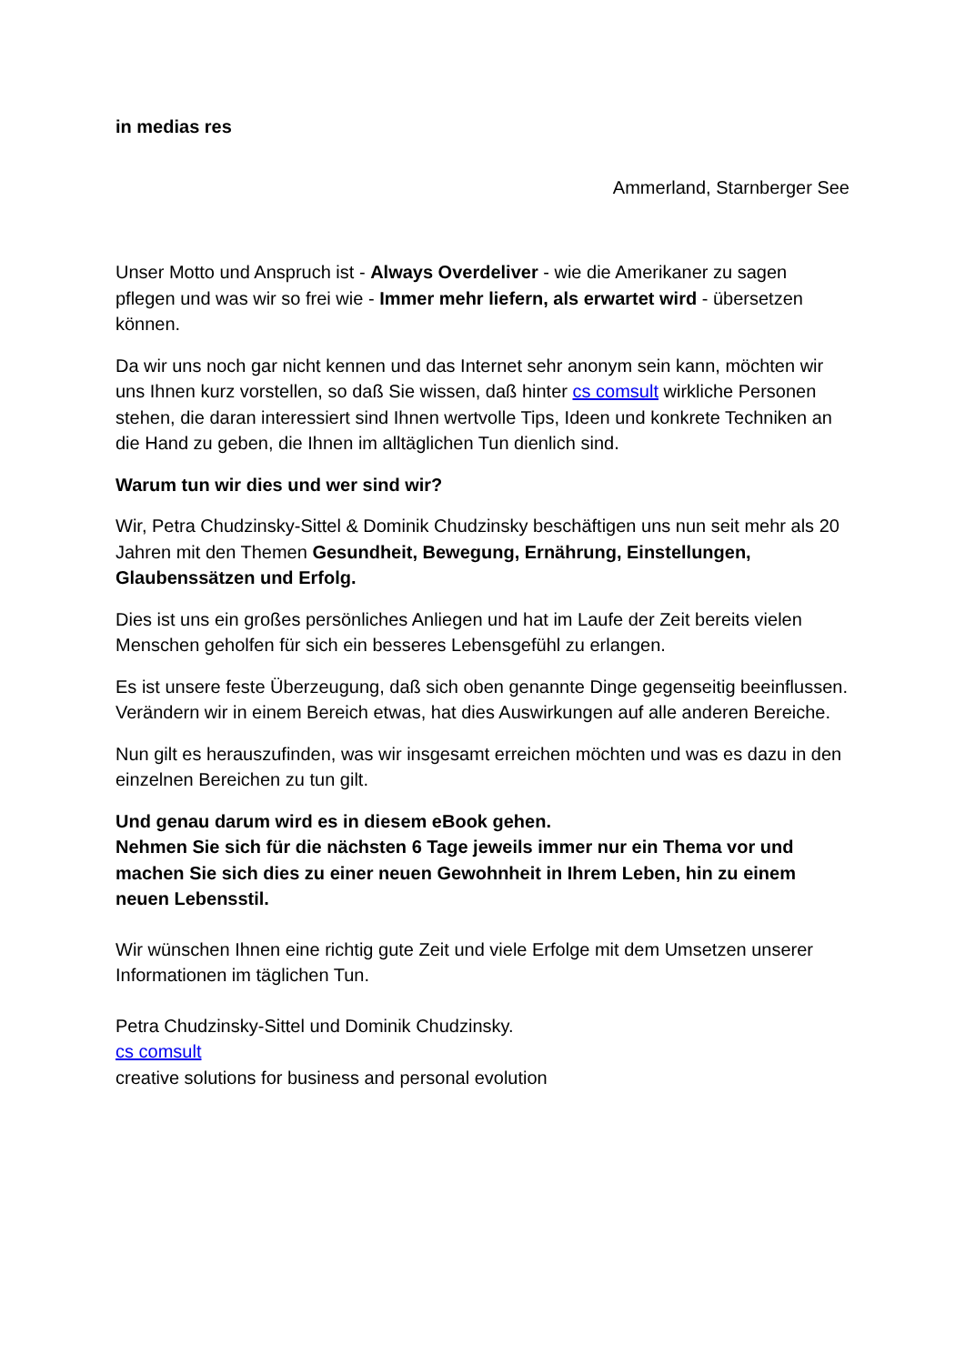in medias res
Ammerland, Starnberger See
Unser Motto und Anspruch ist - Always Overdeliver - wie die Amerikaner zu sagen pflegen und was wir so frei wie - Immer mehr liefern, als erwartet wird - übersetzen können.
Da wir uns noch gar nicht kennen und das Internet sehr anonym sein kann, möchten wir uns Ihnen kurz vorstellen, so daß Sie wissen, daß hinter cs comsult wirkliche Personen stehen, die daran interessiert sind Ihnen wertvolle Tips, Ideen und konkrete Techniken an die Hand zu geben, die Ihnen im alltäglichen Tun dienlich sind.
Warum tun wir dies und wer sind wir?
Wir, Petra Chudzinsky-Sittel & Dominik Chudzinsky beschäftigen uns nun seit mehr als 20 Jahren mit den Themen Gesundheit, Bewegung, Ernährung, Einstellungen, Glaubenssätzen und Erfolg.
Dies ist uns ein großes persönliches Anliegen und hat im Laufe der Zeit bereits vielen Menschen geholfen für sich ein besseres Lebensgefühl zu erlangen.
Es ist unsere feste Überzeugung, daß sich oben genannte Dinge gegenseitig beeinflussen. Verändern wir in einem Bereich etwas, hat dies Auswirkungen auf alle anderen Bereiche.
Nun gilt es herauszufinden, was wir insgesamt erreichen möchten und was es dazu in den einzelnen Bereichen zu tun gilt.
Und genau darum wird es in diesem eBook gehen.
Nehmen Sie sich für die nächsten 6 Tage jeweils immer nur ein Thema vor und machen Sie sich dies zu einer neuen Gewohnheit in Ihrem Leben, hin zu einem neuen Lebensstil.
Wir wünschen Ihnen eine richtig gute Zeit und viele Erfolge mit dem Umsetzen unserer Informationen im täglichen Tun.
Petra Chudzinsky-Sittel und Dominik Chudzinsky.
cs comsult
creative solutions for business and personal evolution